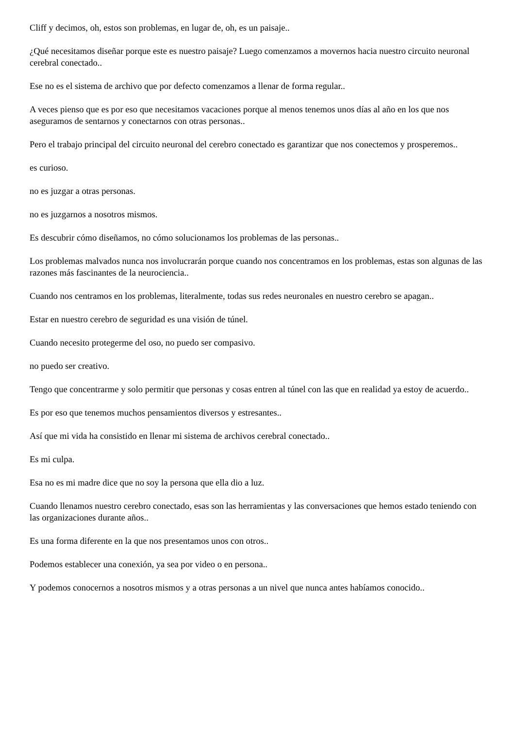Cliff y decimos, oh, estos son problemas, en lugar de, oh, es un paisaje..
¿Qué necesitamos diseñar porque este es nuestro paisaje? Luego comenzamos a movernos hacia nuestro circuito neuronal cerebral conectado..
Ese no es el sistema de archivo que por defecto comenzamos a llenar de forma regular..
A veces pienso que es por eso que necesitamos vacaciones porque al menos tenemos unos días al año en los que nos aseguramos de sentarnos y conectarnos con otras personas..
Pero el trabajo principal del circuito neuronal del cerebro conectado es garantizar que nos conectemos y prosperemos..
es curioso.
no es juzgar a otras personas.
no es juzgarnos a nosotros mismos.
Es descubrir cómo diseñamos, no cómo solucionamos los problemas de las personas..
Los problemas malvados nunca nos involucrarán porque cuando nos concentramos en los problemas, estas son algunas de las razones más fascinantes de la neurociencia..
Cuando nos centramos en los problemas, literalmente, todas sus redes neuronales en nuestro cerebro se apagan..
Estar en nuestro cerebro de seguridad es una visión de túnel.
Cuando necesito protegerme del oso, no puedo ser compasivo.
no puedo ser creativo.
Tengo que concentrarme y solo permitir que personas y cosas entren al túnel con las que en realidad ya estoy de acuerdo..
Es por eso que tenemos muchos pensamientos diversos y estresantes..
Así que mi vida ha consistido en llenar mi sistema de archivos cerebral conectado..
Es mi culpa.
Esa no es mi madre dice que no soy la persona que ella dio a luz.
Cuando llenamos nuestro cerebro conectado, esas son las herramientas y las conversaciones que hemos estado teniendo con las organizaciones durante años..
Es una forma diferente en la que nos presentamos unos con otros..
Podemos establecer una conexión, ya sea por video o en persona..
Y podemos conocernos a nosotros mismos y a otras personas a un nivel que nunca antes habíamos conocido..